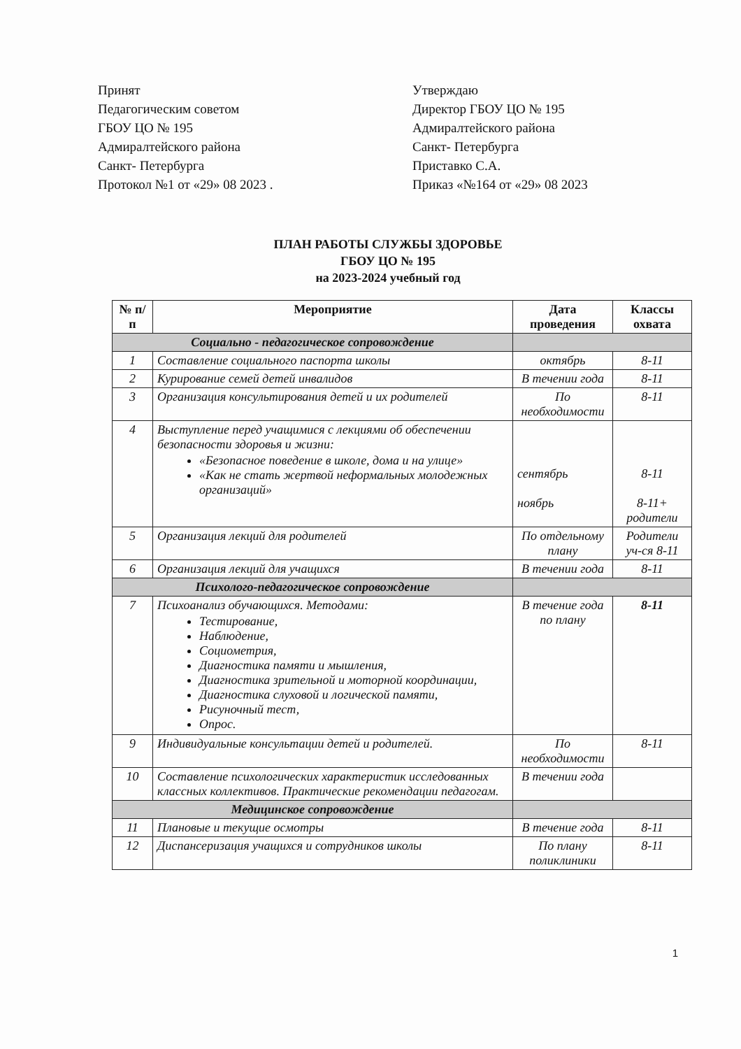Принят
Педагогическим советом
ГБОУ ЦО № 195
Адмиралтейского района
Санкт- Петербурга
Протокол №1 от «29» 08 2023 .
Утверждаю
Директор ГБОУ ЦО № 195
Адмиралтейского района
Санкт- Петербурга
Приставко С.А.
Приказ «№164 от «29» 08 2023
ПЛАН РАБОТЫ СЛУЖБЫ ЗДОРОВЬЕ
ГБОУ ЦО № 195
на 2023-2024 учебный год
| № п/п | Мероприятие | Дата проведения | Классы охвата |
| --- | --- | --- | --- |
| Социально - педагогическое сопровождение | | | |
| 1 | Составление социального паспорта школы | октябрь | 8-11 |
| 2 | Курирование семей детей инвалидов | В течении года | 8-11 |
| 3 | Организация консультирования детей и их родителей | По необходимости | 8-11 |
| 4 | Выступление перед учащимися с лекциями об обеспечении безопасности здоровья и жизни: «Безопасное поведение в школе, дома и на улице» «Как не стать жертвой неформальных молодежных организаций» | сентябрь ноябрь | 8-11 8-11+ родители |
| 5 | Организация лекций для родителей | По отдельному плану | Родители уч-ся 8-11 |
| 6 | Организация лекций для учащихся | В течении года | 8-11 |
| Психолого-педагогическое сопровождение | | | |
| 7 | Психоанализ обучающихся. Методами: Тестирование, Наблюдение, Социометрия, Диагностика памяти и мышления, Диагностика зрительной и моторной координации, Диагностика слуховой и логической памяти, Рисуночный тест, Опрос. | В течение года по плану | 8-11 |
| 9 | Индивидуальные консультации детей и родителей. | По необходимости | 8-11 |
| 10 | Составление психологических характеристик исследованных классных коллективов. Практические рекомендации педагогам. | В течении года | |
| Медицинское сопровождение | | | |
| 11 | Плановые и текущие осмотры | В течение года | 8-11 |
| 12 | Диспансеризация учащихся и сотрудников школы | По плану поликлиники | 8-11 |
1